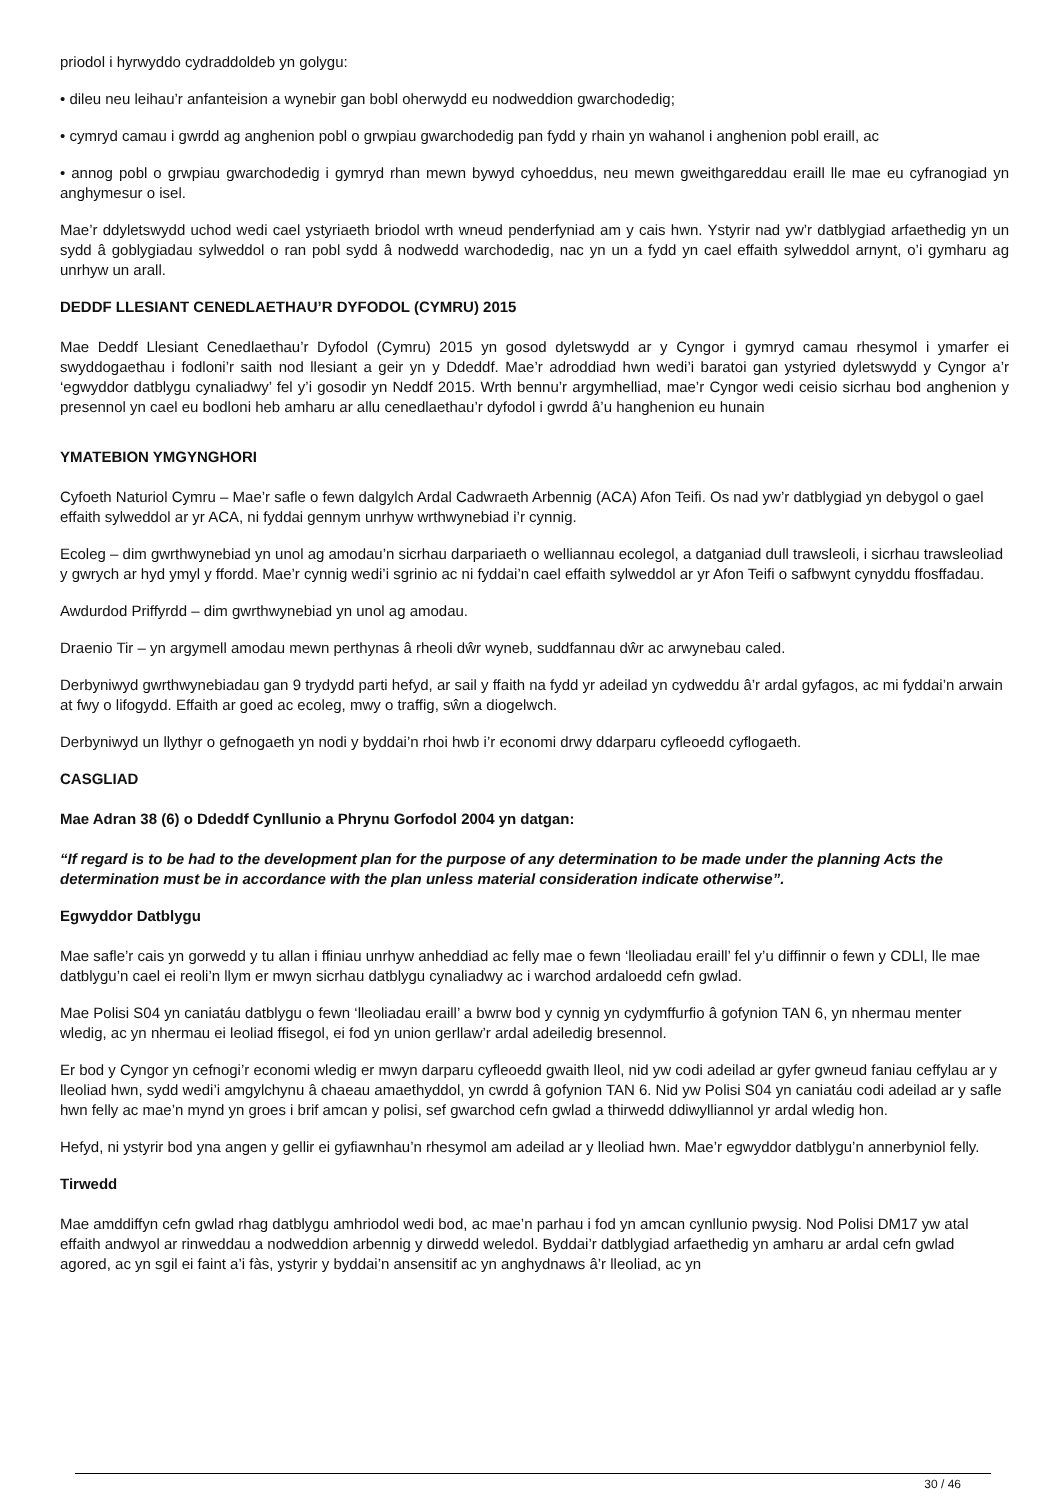priodol i hyrwyddo cydraddoldeb yn golygu:
• dileu neu leihau’r anfanteision a wynebir gan bobl oherwydd eu nodweddion gwarchodedig;
• cymryd camau i gwrdd ag anghenion pobl o grwpiau gwarchodedig pan fydd y rhain yn wahanol i anghenion pobl eraill, ac
• annog pobl o grwpiau gwarchodedig i gymryd rhan mewn bywyd cyhoeddus, neu mewn gweithgareddau eraill lle mae eu cyfranogiad yn anghymesur o isel.
Mae’r ddyletswydd uchod wedi cael ystyriaeth briodol wrth wneud penderfyniad am y cais hwn. Ystyrir nad yw’r datblygiad arfaethedig yn un sydd â goblygiadau sylweddol o ran pobl sydd â nodwedd warchodedig, nac yn un a fydd yn cael effaith sylweddol arnynt, o’i gymharu ag unrhyw un arall.
DEDDF LLESIANT CENEDLAETHAU’R DYFODOL (CYMRU) 2015
Mae Deddf Llesiant Cenedlaethau’r Dyfodol (Cymru) 2015 yn gosod dyletswydd ar y Cyngor i gymryd camau rhesymol i ymarfer ei swyddogaethau i fodloni’r saith nod llesiant a geir yn y Ddeddf. Mae’r adroddiad hwn wedi’i baratoi gan ystyried dyletswydd y Cyngor a’r ‘egwyddor datblygu cynaliadwy’ fel y’i gosodir yn Neddf 2015. Wrth bennu’r argymhelliad, mae’r Cyngor wedi ceisio sicrhau bod anghenion y presennol yn cael eu bodloni heb amharu ar allu cenedlaethau’r dyfodol i gwrdd â’u hanghenion eu hunain
YMATEBION YMGYNGHORI
Cyfoeth Naturiol Cymru – Mae’r safle o fewn dalgylch Ardal Cadwraeth Arbennig (ACA) Afon Teifi. Os nad yw’r datblygiad yn debygol o gael effaith sylweddol ar yr ACA, ni fyddai gennym unrhyw wrthwynebiad i’r cynnig.
Ecoleg – dim gwrthwynebiad yn unol ag amodau’n sicrhau darpariaeth o welliannau ecolegol, a datganiad dull trawsleoli, i sicrhau trawsleoliad y gwrych ar hyd ymyl y ffordd. Mae’r cynnig wedi’i sgrinio ac ni fyddai’n cael effaith sylweddol ar yr Afon Teifi o safbwynt cynyddu ffosffadau.
Awdurdod Priffyrdd – dim gwrthwynebiad yn unol ag amodau.
Draenio Tir – yn argymell amodau mewn perthynas â rheoli dŵr wyneb, suddfannau dŵr ac arwynebau caled.
Derbyniwyd gwrthwynebiadau gan 9 trydydd parti hefyd, ar sail y ffaith na fydd yr adeilad yn cydweddu â’r ardal gyfagos, ac mi fyddai’n arwain at fwy o lifogydd. Effaith ar goed ac ecoleg, mwy o traffig, sŵn a diogelwch.
Derbyniwyd un llythyr o gefnogaeth yn nodi y byddai’n rhoi hwb i’r economi drwy ddarparu cyfleoedd cyflogaeth.
CASGLIAD
Mae Adran 38 (6) o Ddeddf Cynllunio a Phrynu Gorfodol 2004 yn datgan:
“If regard is to be had to the development plan for the purpose of any determination to be made under the planning Acts the determination must be in accordance with the plan unless material consideration indicate otherwise”.
Egwyddor Datblygu
Mae safle’r cais yn gorwedd y tu allan i ffiniau unrhyw anheddiad ac felly mae o fewn ‘lleoliadau eraill’ fel y’u diffinnir o fewn y CDLl, lle mae datblygu’n cael ei reoli’n llym er mwyn sicrhau datblygu cynaliadwy ac i warchod ardaloedd cefn gwlad.
Mae Polisi S04 yn caniatáu datblygu o fewn ‘lleoliadau eraill’ a bwrw bod y cynnig yn cydymffurfio â gofynion TAN 6, yn nhermau menter wledig, ac yn nhermau ei leoliad ffisegol, ei fod yn union gerllaw’r ardal adeiledig bresennol.
Er bod y Cyngor yn cefnogi’r economi wledig er mwyn darparu cyfleoedd gwaith lleol, nid yw codi adeilad ar gyfer gwneud faniau ceffylau ar y lleoliad hwn, sydd wedi’i amgylchynu â chaeau amaethyddol, yn cwrdd â gofynion TAN 6. Nid yw Polisi S04 yn caniatáu codi adeilad ar y safle hwn felly ac mae’n mynd yn groes i brif amcan y polisi, sef gwarchod cefn gwlad a thirwedd ddiwylliannol yr ardal wledig hon.
Hefyd, ni ystyrir bod yna angen y gellir ei gyfiawnhau’n rhesymol am adeilad ar y lleoliad hwn. Mae’r egwyddor datblygu’n annerbyniol felly.
Tirwedd
Mae amddiffyn cefn gwlad rhag datblygu amhriodol wedi bod, ac mae’n parhau i fod yn amcan cynllunio pwysig. Nod Polisi DM17 yw atal effaith andwyol ar rinweddau a nodweddion arbennig y dirwedd weledol. Byddai’r datblygiad arfaethedig yn amharu ar ardal cefn gwlad agored, ac yn sgil ei faint a’i fàs, ystyrir y byddai’n ansensitif ac yn anghydnaws â’r lleoliad, ac yn
30 / 46